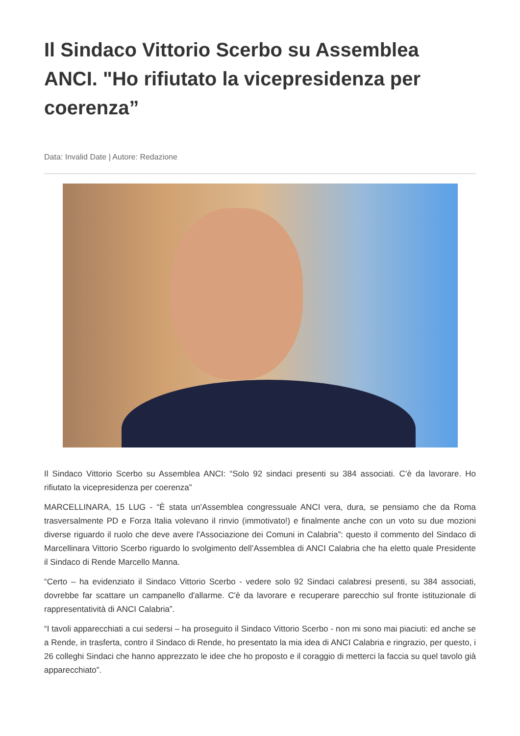Il Sindaco Vittorio Scerbo su Assemblea ANCI. "Ho rifiutato la vicepresidenza per coerenza”
Data: Invalid Date | Autore: Redazione
Il Sindaco Vittorio Scerbo su Assemblea ANCI: “Solo 92 sindaci presenti su 384 associati. C’è da lavorare. Ho rifiutato la vicepresidenza per coerenza”
MARCELLINARA, 15 LUG - “È stata un'Assemblea congressuale ANCI vera, dura, se pensiamo che da Roma trasversalmente PD e Forza Italia volevano il rinvio (immotivato!) e finalmente anche con un voto su due mozioni diverse riguardo il ruolo che deve avere l'Associazione dei Comuni in Calabria”: questo il commento del Sindaco di Marcellinara Vittorio Scerbo riguardo lo svolgimento dell’Assemblea di ANCI Calabria che ha eletto quale Presidente il Sindaco di Rende Marcello Manna.
“Certo – ha evidenziato il Sindaco Vittorio Scerbo - vedere solo 92 Sindaci calabresi presenti, su 384 associati, dovrebbe far scattare un campanello d'allarme. C'è da lavorare e recuperare parecchio sul fronte istituzionale di rappresentatività di ANCI Calabria”.
“I tavoli apparecchiati a cui sedersi – ha proseguito il Sindaco Vittorio Scerbo - non mi sono mai piaciuti: ed anche se a Rende, in trasferta, contro il Sindaco di Rende, ho presentato la mia idea di ANCI Calabria e ringrazio, per questo, i 26 colleghi Sindaci che hanno apprezzato le idee che ho proposto e il coraggio di metterci la faccia su quel tavolo già apparecchiato”.